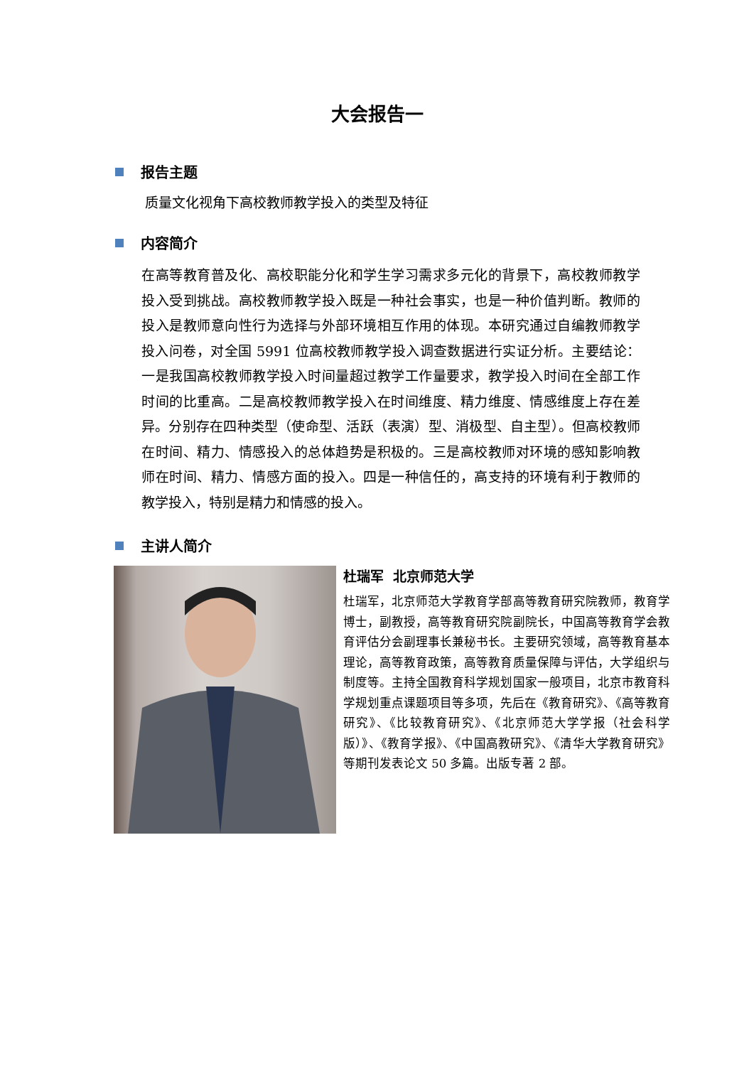大会报告一
报告主题
质量文化视角下高校教师教学投入的类型及特征
内容简介
在高等教育普及化、高校职能分化和学生学习需求多元化的背景下，高校教师教学投入受到挑战。高校教师教学投入既是一种社会事实，也是一种价值判断。教师的投入是教师意向性行为选择与外部环境相互作用的体现。本研究通过自编教师教学投入问卷，对全国 5991 位高校教师教学投入调查数据进行实证分析。主要结论：一是我国高校教师教学投入时间量超过教学工作量要求，教学投入时间在全部工作时间的比重高。二是高校教师教学投入在时间维度、精力维度、情感维度上存在差异。分别存在四种类型（使命型、活跃（表演）型、消极型、自主型）。但高校教师在时间、精力、情感投入的总体趋势是积极的。三是高校教师对环境的感知影响教师在时间、精力、情感方面的投入。四是一种信任的，高支持的环境有利于教师的教学投入，特别是精力和情感的投入。
主讲人简介
杜瑞军 北京师范大学
杜瑞军，北京师范大学教育学部高等教育研究院教师，教育学博士，副教授，高等教育研究院副院长，中国高等教育学会教育评估分会副理事长兼秘书长。主要研究领域，高等教育基本理论，高等教育政策，高等教育质量保障与评估，大学组织与制度等。主持全国教育科学规划国家一般项目，北京市教育科学规划重点课题项目等多项，先后在《教育研究》、《高等教育研究》、《比较教育研究》、《北京师范大学学报（社会科学版）》、《教育学报》、《中国高教研究》、《清华大学教育研究》等期刊发表论文 50 多篇。出版专著 2 部。